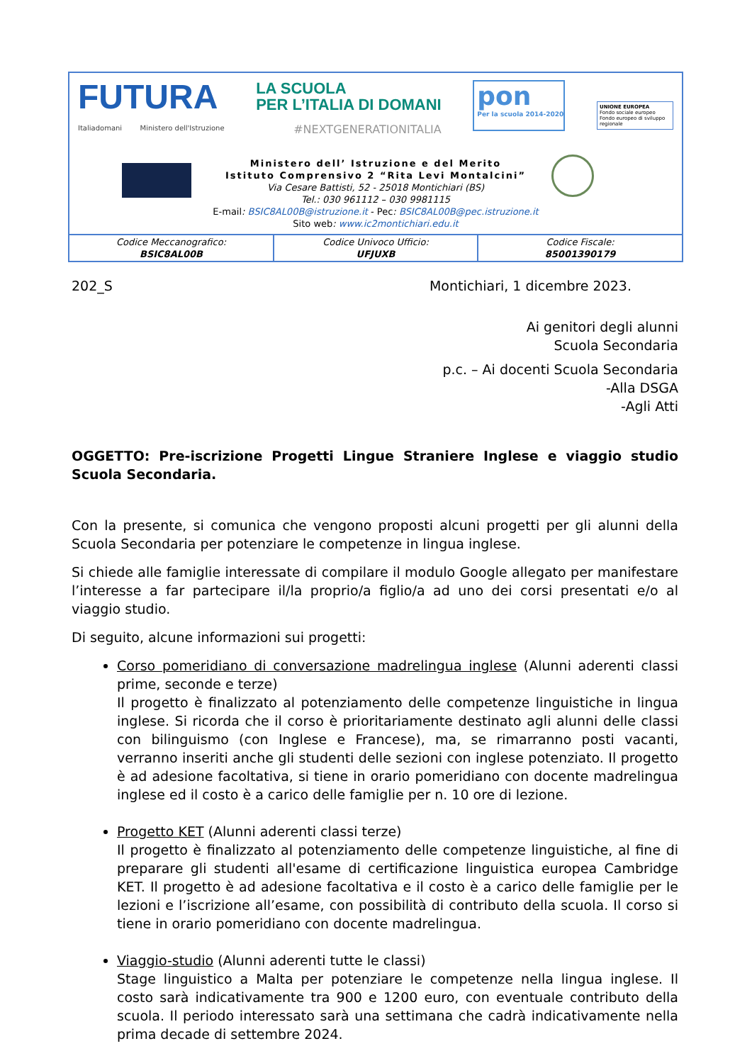FUTURA
Italiadomani Ministero dell'Istruzione
LA SCUOLA
PER L’ITALIA DI DOMANI
#NEXTGENERATIONITALIA
pon
Per la scuola 2014-2020
UNIONE EUROPEA
Fondo sociale europeo
Fondo europeo di sviluppo regionale
Ministero dell’ Istruzione e del Merito
Istituto Comprensivo 2 “Rita Levi Montalcini”
Via Cesare Battisti, 52 - 25018 Montichiari (BS)
Tel.: 030 961112 – 030 9981115
E-mail: BSIC8AL00B@istruzione.it - Pec: BSIC8AL00B@pec.istruzione.it
Sito web: www.ic2montichiari.edu.it
| Codice Meccanografico: BSIC8AL00B | Codice Univoco Ufficio: UFJUXB | Codice Fiscale: 85001390179 |
202_S Montichiari, 1 dicembre 2023.
Ai genitori degli alunni
Scuola Secondaria
p.c. – Ai docenti Scuola Secondaria
-Alla DSGA
-Agli Atti
OGGETTO: Pre-iscrizione Progetti Lingue Straniere Inglese e viaggio studio Scuola Secondaria.
Con la presente, si comunica che vengono proposti alcuni progetti per gli alunni della Scuola Secondaria per potenziare le competenze in lingua inglese.
Si chiede alle famiglie interessate di compilare il modulo Google allegato per manifestare l’interesse a far partecipare il/la proprio/a figlio/a ad uno dei corsi presentati e/o al viaggio studio.
Di seguito, alcune informazioni sui progetti:
Corso pomeridiano di conversazione madrelingua inglese (Alunni aderenti classi prime, seconde e terze)
Il progetto è finalizzato al potenziamento delle competenze linguistiche in lingua inglese. Si ricorda che il corso è prioritariamente destinato agli alunni delle classi con bilinguismo (con Inglese e Francese), ma, se rimarranno posti vacanti, verranno inseriti anche gli studenti delle sezioni con inglese potenziato. Il progetto è ad adesione facoltativa, si tiene in orario pomeridiano con docente madrelingua inglese ed il costo è a carico delle famiglie per n. 10 ore di lezione.
Progetto KET (Alunni aderenti classi terze)
Il progetto è finalizzato al potenziamento delle competenze linguistiche, al fine di preparare gli studenti all'esame di certificazione linguistica europea Cambridge KET. Il progetto è ad adesione facoltativa e il costo è a carico delle famiglie per le lezioni e l’iscrizione all’esame, con possibilità di contributo della scuola. Il corso si tiene in orario pomeridiano con docente madrelingua.
Viaggio-studio (Alunni aderenti tutte le classi)
Stage linguistico a Malta per potenziare le competenze nella lingua inglese. Il costo sarà indicativamente tra 900 e 1200 euro, con eventuale contributo della scuola. Il periodo interessato sarà una settimana che cadrà indicativamente nella prima decade di settembre 2024.